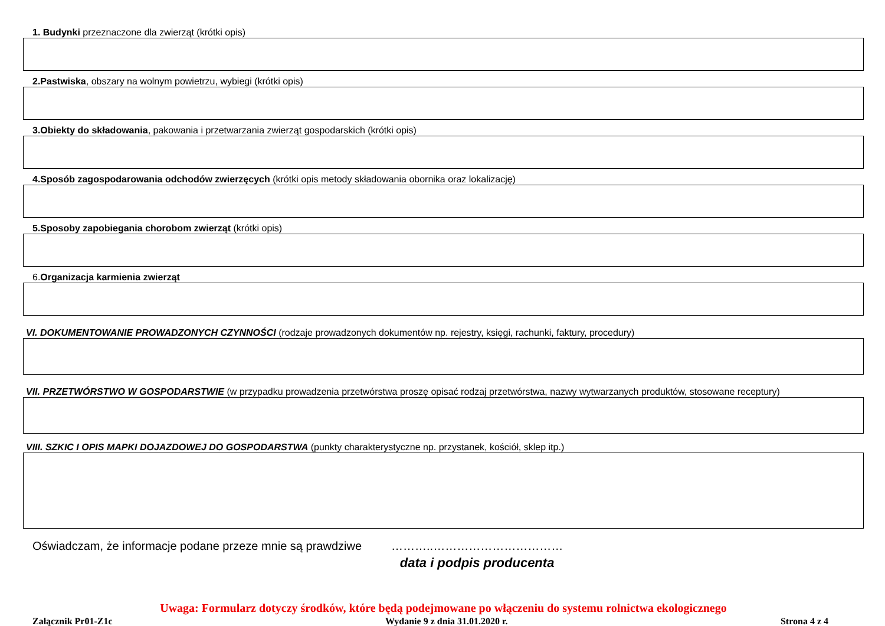1. Budynki przeznaczone dla zwierząt (krótki opis)
2.Pastwiska, obszary na wolnym powietrzu, wybiegi (krótki opis)
3.Obiekty do składowania, pakowania i przetwarzania zwierząt gospodarskich (krótki opis)
4.Sposób zagospodarowania odchodów zwierzęcych (krótki opis metody składowania obornika oraz lokalizację)
5.Sposoby zapobiegania chorobom zwierząt (krótki opis)
6.Organizacja karmienia zwierząt
VI. DOKUMENTOWANIE PROWADZONYCH CZYNNOŚCI (rodzaje prowadzonych dokumentów np. rejestry, księgi, rachunki, faktury, procedury)
VII. PRZETWÓRSTWO W GOSPODARSTWIE (w przypadku prowadzenia przetwórstwa proszę opisać rodzaj przetwórstwa, nazwy wytwarzanych produktów, stosowane receptury)
VIII. SZKIC I OPIS MAPKI DOJAZDOWEJ DO GOSPODARSTWA (punkty charakterystyczne np. przystanek, kościół, sklep itp.)
Oświadczam, że informacje podane przeze mnie są prawdziwe
………..……………………………
data i podpis producenta
Uwaga: Formularz dotyczy środków, które będą podejmowane po włączeniu do systemu rolnictwa ekologicznego
Załącznik Pr01-Z1c Wydanie 9 z dnia 31.01.2020 r. Strona 4 z 4